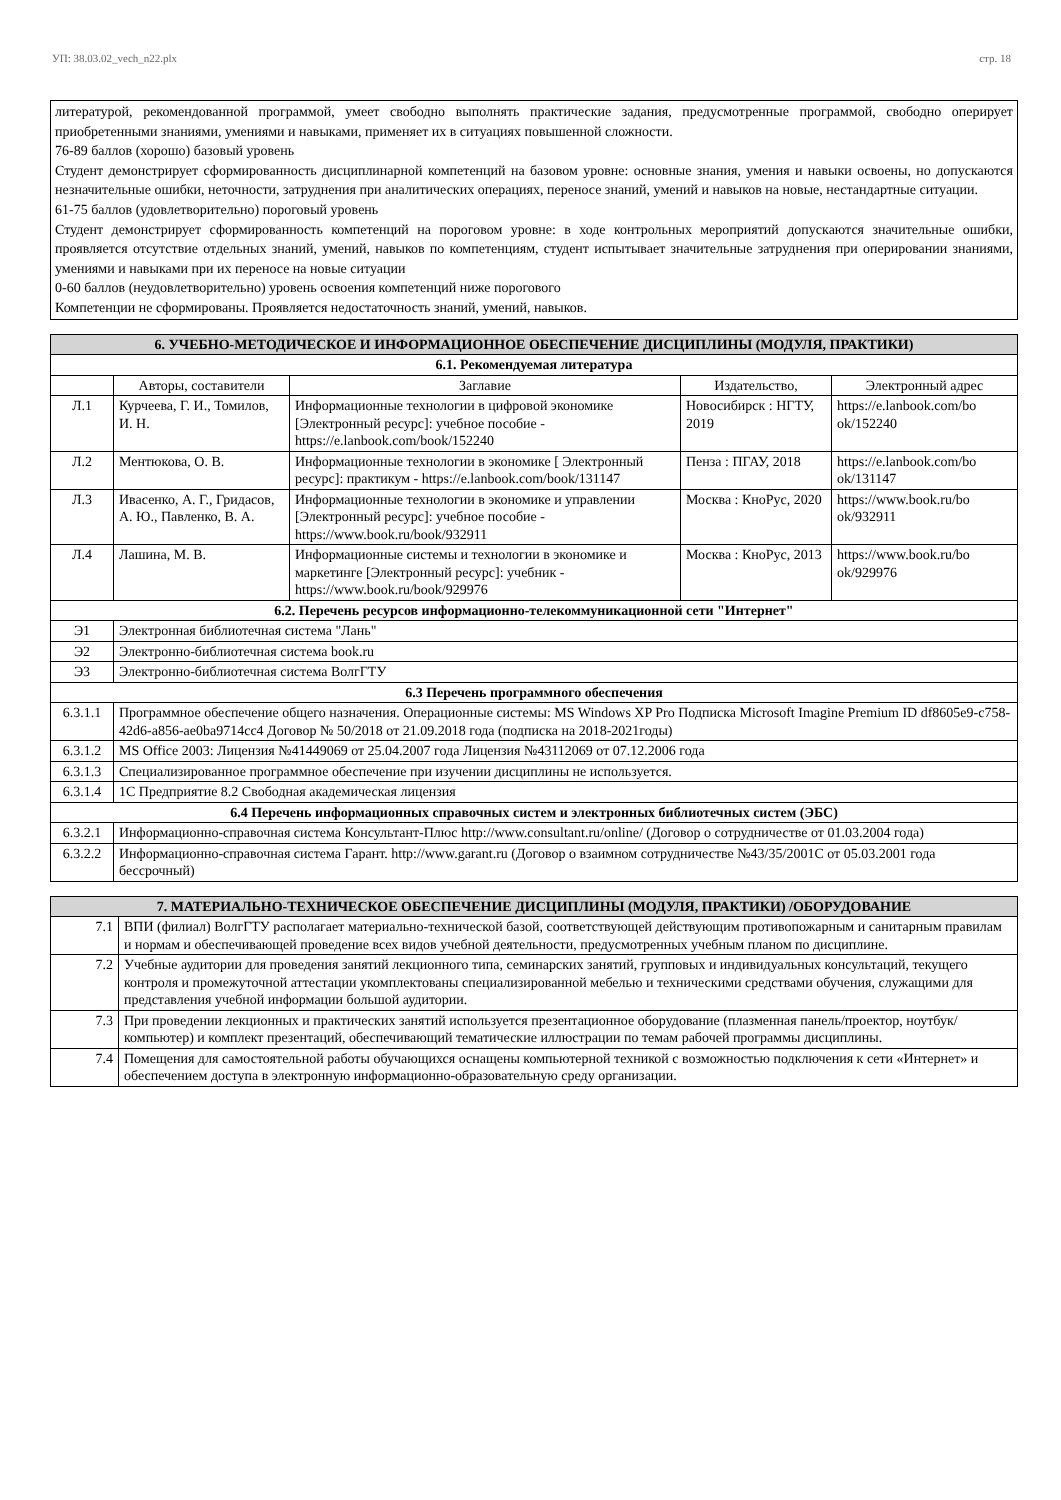УП: 38.03.02_vech_n22.plx стр. 18
литературой, рекомендованной программой, умеет свободно выполнять практические задания, предусмотренные программой, свободно оперирует приобретенными знаниями, умениями и навыками, применяет их в ситуациях повышенной сложности.
76-89 баллов (хорошо) базовый уровень
Студент демонстрирует сформированность дисциплинарной компетенций на базовом уровне: основные знания, умения и навыки освоены, но допускаются незначительные ошибки, неточности, затруднения при аналитических операциях, переносе знаний, умений и навыков на новые, нестандартные ситуации.
61-75 баллов (удовлетворительно) пороговый уровень
Студент демонстрирует сформированность компетенций на пороговом уровне: в ходе контрольных мероприятий допускаются значительные ошибки, проявляется отсутствие отдельных знаний, умений, навыков по компетенциям, студент испытывает значительные затруднения при оперировании знаниями, умениями и навыками при их переносе на новые ситуации
0-60 баллов (неудовлетворительно) уровень освоения компетенций ниже порогового
Компетенции не сформированы. Проявляется недостаточность знаний, умений, навыков.
| 6. УЧЕБНО-МЕТОДИЧЕСКОЕ И ИНФОРМАЦИОННОЕ ОБЕСПЕЧЕНИЕ ДИСЦИПЛИНЫ (МОДУЛЯ, ПРАКТИКИ) | | | | |
| 6.1. Рекомендуемая литература | | | | |
| | Авторы, составители | Заглавие | Издательство, | Электронный адрес |
| Л.1 | Курчеева, Г. И., Томилов, И. Н. | Информационные технологии в цифровой экономике [Электронный ресурс]: учебное пособие - https://e.lanbook.com/book/152240 | Новосибирск : НГТУ, 2019 | https://e.lanbook.com/bo ok/152240 |
| Л.2 | Ментюкова, О. В. | Информационные технологии в экономике [ Электронный ресурс]: практикум - https://e.lanbook.com/book/131147 | Пенза : ПГАУ, 2018 | https://e.lanbook.com/bo ok/131147 |
| Л.3 | Ивасенко, А. Г., Гридасов, А. Ю., Павленко, В. А. | Информационные технологии в экономике и управлении [Электронный ресурс]: учебное пособие - https://www.book.ru/book/932911 | Москва : КноРус, 2020 | https://www.book.ru/bo ok/932911 |
| Л.4 | Лашина, М. В. | Информационные системы и технологии в экономике и маркетинге [Электронный ресурс]: учебник - https://www.book.ru/book/929976 | Москва : КноРус, 2013 | https://www.book.ru/bo ok/929976 |
| 6.2. Перечень ресурсов информационно-телекоммуникационной сети "Интернет" | | | | |
| Э1 | Электронная библиотечная система "Лань" | | | |
| Э2 | Электронно-библиотечная система book.ru | | | |
| Э3 | Электронно-библиотечная система ВолгГТУ | | | |
| 6.3 Перечень программного обеспечения | | | | |
| 6.3.1.1 | Программное обеспечение общего назначения. Операционные системы: MS Windows XP Pro Подписка Microsoft Imagine Premium ID df8605e9-c758-42d6-a856-ae0ba9714cc4 Договор № 50/2018 от 21.09.2018 года (подписка на 2018-2021годы) | | | |
| 6.3.1.2 | MS Office 2003: Лицензия №41449069 от 25.04.2007 года Лицензия №43112069 от 07.12.2006 года | | | |
| 6.3.1.3 | Специализированное программное обеспечение при изучении дисциплины не используется. | | | |
| 6.3.1.4 | 1С Предприятие 8.2 Свободная академическая лицензия | | | |
| 6.4 Перечень информационных справочных систем и электронных библиотечных систем (ЭБС) | | | | |
| 6.3.2.1 | Информационно-справочная система Консультант-Плюс http://www.consultant.ru/online/ (Договор о сотрудничестве от 01.03.2004 года) | | | |
| 6.3.2.2 | Информационно-справочная система Гарант. http://www.garant.ru (Договор о взаимном сотрудничестве №43/35/2001С от 05.03.2001 года бессрочный) | | | |
| 7. МАТЕРИАЛЬНО-ТЕХНИЧЕСКОЕ ОБЕСПЕЧЕНИЕ ДИСЦИПЛИНЫ (МОДУЛЯ, ПРАКТИКИ) /ОБОРУДОВАНИЕ | |
| 7.1 | ВПИ (филиал) ВолгГТУ располагает материально-технической базой, соответствующей действующим противопожарным и санитарным правилам и нормам и обеспечивающей проведение всех видов учебной деятельности, предусмотренных учебным планом по дисциплине. |
| 7.2 | Учебные аудитории для проведения занятий лекционного типа, семинарских занятий, групповых и индивидуальных консультаций, текущего контроля и промежуточной аттестации укомплектованы специализированной мебелью и техническими средствами обучения, служащими для представления учебной информации большой аудитории. |
| 7.3 | При проведении лекционных и практических занятий используется презентационное оборудование (плазменная панель/проектор, ноутбук/компьютер) и комплект презентаций, обеспечивающий тематические иллюстрации по темам рабочей программы дисциплины. |
| 7.4 | Помещения для самостоятельной работы обучающихся оснащены компьютерной техникой с возможностью подключения к сети «Интернет» и обеспечением доступа в электронную информационно-образовательную среду организации. |